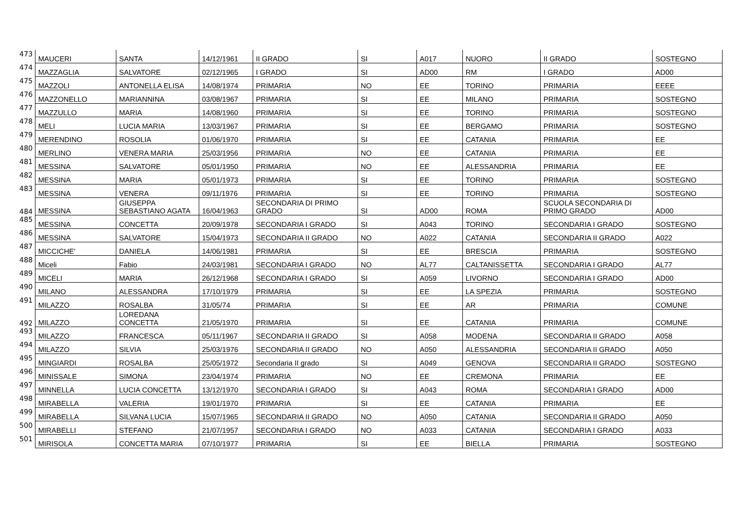| 473 | MAUCERI | SANTA | 14/12/1961 | II GRADO | SI | A017 | NUORO | II GRADO | SOSTEGNO |
| 474 | MAZZAGLIA | SALVATORE | 02/12/1965 | I GRADO | SI | AD00 | RM | I GRADO | AD00 |
| 475 | MAZZOLI | ANTONELLA ELISA | 14/08/1974 | PRIMARIA | NO | EE | TORINO | PRIMARIA | EEEE |
| 476 | MAZZONELLO | MARIANNINA | 03/08/1967 | PRIMARIA | SI | EE | MILANO | PRIMARIA | SOSTEGNO |
| 477 | MAZZULLO | MARIA | 14/08/1960 | PRIMARIA | SI | EE | TORINO | PRIMARIA | SOSTEGNO |
| 478 | MELI | LUCIA MARIA | 13/03/1967 | PRIMARIA | SI | EE | BERGAMO | PRIMARIA | SOSTEGNO |
| 479 | MERENDINO | ROSOLIA | 01/06/1970 | PRIMARIA | SI | EE | CATANIA | PRIMARIA | EE |
| 480 | MERLINO | VENERA MARIA | 25/03/1956 | PRIMARIA | NO | EE | CATANIA | PRIMARIA | EE |
| 481 | MESSINA | SALVATORE | 05/01/1950 | PRIMARIA | NO | EE | ALESSANDRIA | PRIMARIA | EE |
| 482 | MESSINA | MARIA | 05/01/1973 | PRIMARIA | SI | EE | TORINO | PRIMARIA | SOSTEGNO |
| 483 | MESSINA | VENERA | 09/11/1976 | PRIMARIA | SI | EE | TORINO | PRIMARIA | SOSTEGNO |
| 484 | MESSINA | GIUSEPPA SEBASTIANO AGATA | 16/04/1963 | SECONDARIA DI PRIMO GRADO | SI | AD00 | ROMA | SCUOLA SECONDARIA DI PRIMO GRADO | AD00 |
| 485 | MESSINA | CONCETTA | 20/09/1978 | SECONDARIA I GRADO | SI | A043 | TORINO | SECONDARIA I GRADO | SOSTEGNO |
| 486 | MESSINA | SALVATORE | 15/04/1973 | SECONDARIA II GRADO | NO | A022 | CATANIA | SECONDARIA II GRADO | A022 |
| 487 | MICCICHE' | DANIELA | 14/06/1981 | PRIMARIA | SI | EE | BRESCIA | PRIMARIA | SOSTEGNO |
| 488 | Miceli | Fabio | 24/03/1981 | SECONDARIA I GRADO | NO | AL77 | CALTANISSETTA | SECONDARIA I GRADO | AL77 |
| 489 | MICELI | MARIA | 26/12/1968 | SECONDARIA I GRADO | SI | A059 | LIVORNO | SECONDARIA I GRADO | AD00 |
| 490 | MILANO | ALESSANDRA | 17/10/1979 | PRIMARIA | SI | EE | LA SPEZIA | PRIMARIA | SOSTEGNO |
| 491 | MILAZZO | ROSALBA | 31/05/74 | PRIMARIA | SI | EE | AR | PRIMARIA | COMUNE |
| 492 | MILAZZO | LOREDANA CONCETTA | 21/05/1970 | PRIMARIA | SI | EE | CATANIA | PRIMARIA | COMUNE |
| 493 | MILAZZO | FRANCESCA | 05/11/1967 | SECONDARIA II GRADO | SI | A058 | MODENA | SECONDARIA II GRADO | A058 |
| 494 | MILAZZO | SILVIA | 25/03/1976 | SECONDARIA II GRADO | NO | A050 | ALESSANDRIA | SECONDARIA II GRADO | A050 |
| 495 | MINGIARDI | ROSALBA | 25/05/1972 | Secondaria II grado | SI | A049 | GENOVA | SECONDARIA II GRADO | SOSTEGNO |
| 496 | MINISSALE | SIMONA | 23/04/1974 | PRIMARIA | NO | EE | CREMONA | PRIMARIA | EE |
| 497 | MINNELLA | LUCIA CONCETTA | 13/12/1970 | SECONDARIA I GRADO | SI | A043 | ROMA | SECONDARIA I GRADO | AD00 |
| 498 | MIRABELLA | VALERIA | 19/01/1970 | PRIMARIA | SI | EE | CATANIA | PRIMARIA | EE |
| 499 | MIRABELLA | SILVANA LUCIA | 15/07/1965 | SECONDARIA II GRADO | NO | A050 | CATANIA | SECONDARIA II GRADO | A050 |
| 500 | MIRABELLI | STEFANO | 21/07/1957 | SECONDARIA I GRADO | NO | A033 | CATANIA | SECONDARIA I GRADO | A033 |
| 501 | MIRISOLA | CONCETTA MARIA | 07/10/1977 | PRIMARIA | SI | EE | BIELLA | PRIMARIA | SOSTEGNO |